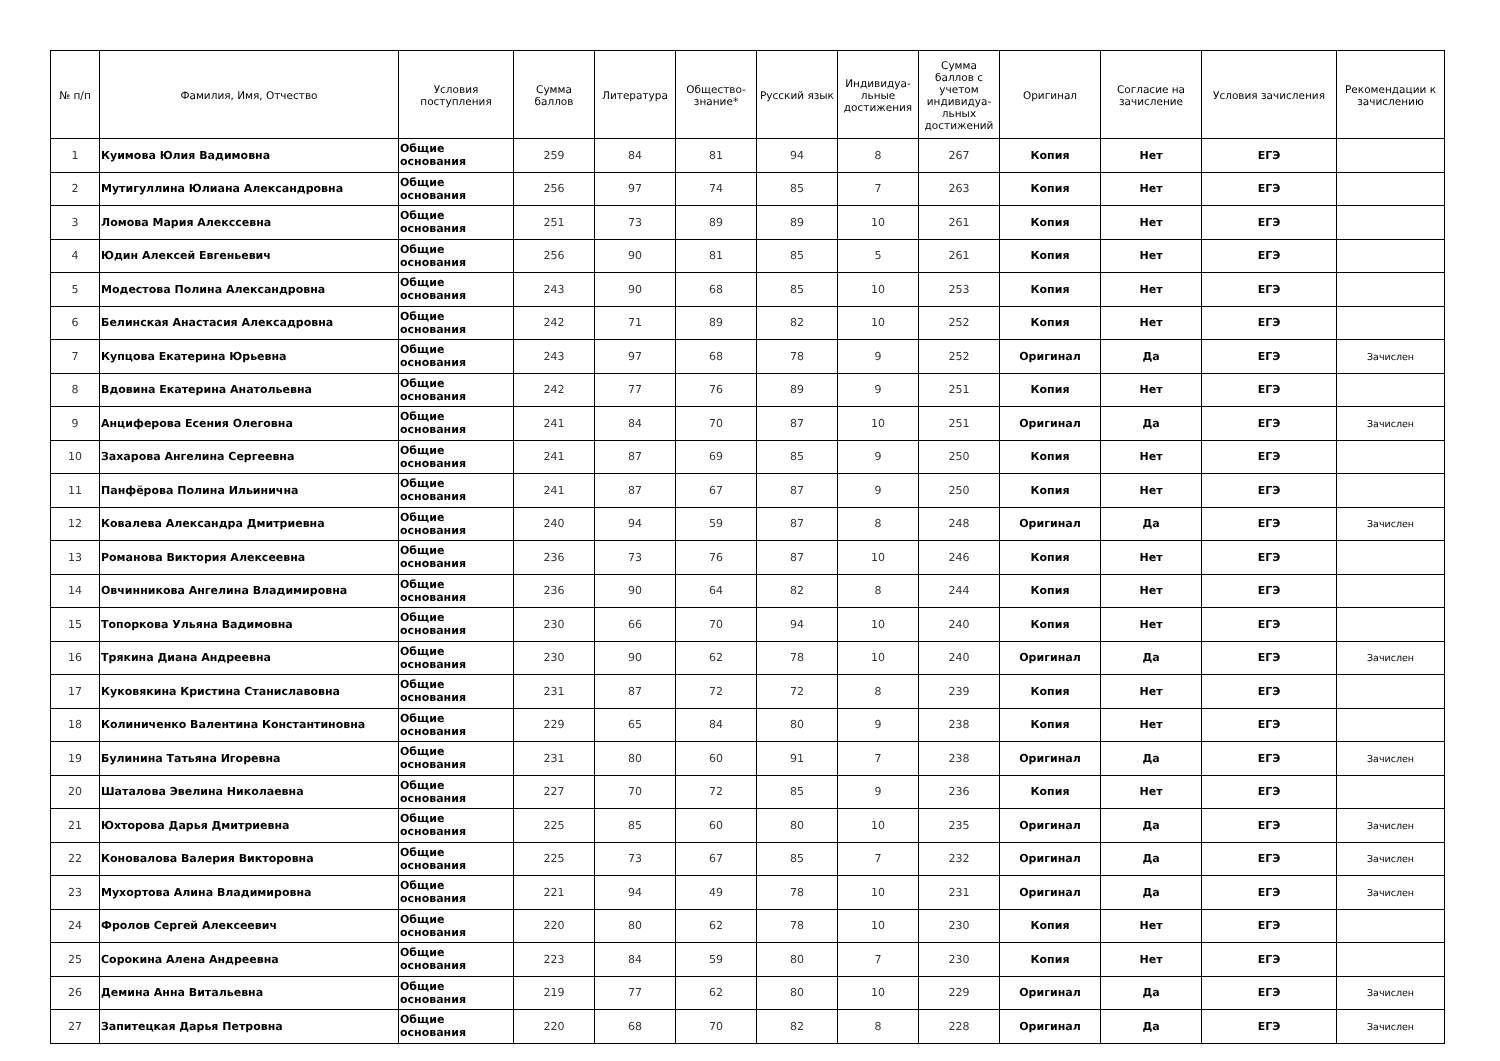| № п/п | Фамилия, Имя, Отчество | Условия поступления | Сумма баллов | Литература | Общество-знание* | Русский язык | Индивидуа-льные достижения | Сумма баллов с учетом индивидуа-льных достижений | Оригинал | Согласие на зачисление | Условия зачисления | Рекомендации к зачислению |
| --- | --- | --- | --- | --- | --- | --- | --- | --- | --- | --- | --- | --- |
| 1 | Куимова Юлия Вадимовна | Общие основания | 259 | 84 | 81 | 94 | 8 | 267 | Копия | Нет | ЕГЭ | |
| 2 | Мутигуллина Юлиана Александровна | Общие основания | 256 | 97 | 74 | 85 | 7 | 263 | Копия | Нет | ЕГЭ | |
| 3 | Ломова Мария Алекссевна | Общие основания | 251 | 73 | 89 | 89 | 10 | 261 | Копия | Нет | ЕГЭ | |
| 4 | Юдин Алексей Евгеньевич | Общие основания | 256 | 90 | 81 | 85 | 5 | 261 | Копия | Нет | ЕГЭ | |
| 5 | Модестова Полина Александровна | Общие основания | 243 | 90 | 68 | 85 | 10 | 253 | Копия | Нет | ЕГЭ | |
| 6 | Белинская Анастасия Алексадровна | Общие основания | 242 | 71 | 89 | 82 | 10 | 252 | Копия | Нет | ЕГЭ | |
| 7 | Купцова Екатерина Юрьевна | Общие основания | 243 | 97 | 68 | 78 | 9 | 252 | Оригинал | Да | ЕГЭ | Зачислен |
| 8 | Вдовина Екатерина Анатольевна | Общие основания | 242 | 77 | 76 | 89 | 9 | 251 | Копия | Нет | ЕГЭ | |
| 9 | Анциферова Есения Олеговна | Общие основания | 241 | 84 | 70 | 87 | 10 | 251 | Оригинал | Да | ЕГЭ | Зачислен |
| 10 | Захарова Ангелина Сергеевна | Общие основания | 241 | 87 | 69 | 85 | 9 | 250 | Копия | Нет | ЕГЭ | |
| 11 | Панфёрова Полина Ильинична | Общие основания | 241 | 87 | 67 | 87 | 9 | 250 | Копия | Нет | ЕГЭ | |
| 12 | Ковалева Александра Дмитриевна | Общие основания | 240 | 94 | 59 | 87 | 8 | 248 | Оригинал | Да | ЕГЭ | Зачислен |
| 13 | Романова Виктория Алексеевна | Общие основания | 236 | 73 | 76 | 87 | 10 | 246 | Копия | Нет | ЕГЭ | |
| 14 | Овчинникова Ангелина Владимировна | Общие основания | 236 | 90 | 64 | 82 | 8 | 244 | Копия | Нет | ЕГЭ | |
| 15 | Топоркова Ульяна Вадимовна | Общие основания | 230 | 66 | 70 | 94 | 10 | 240 | Копия | Нет | ЕГЭ | |
| 16 | Трякина Диана Андреевна | Общие основания | 230 | 90 | 62 | 78 | 10 | 240 | Оригинал | Да | ЕГЭ | Зачислен |
| 17 | Куковякина Кристина Станиславовна | Общие основания | 231 | 87 | 72 | 72 | 8 | 239 | Копия | Нет | ЕГЭ | |
| 18 | Колиниченко Валентина Константиновна | Общие основания | 229 | 65 | 84 | 80 | 9 | 238 | Копия | Нет | ЕГЭ | |
| 19 | Булинина Татьяна Игоревна | Общие основания | 231 | 80 | 60 | 91 | 7 | 238 | Оригинал | Да | ЕГЭ | Зачислен |
| 20 | Шаталова Эвелина Николаевна | Общие основания | 227 | 70 | 72 | 85 | 9 | 236 | Копия | Нет | ЕГЭ | |
| 21 | Юхторова Дарья Дмитриевна | Общие основания | 225 | 85 | 60 | 80 | 10 | 235 | Оригинал | Да | ЕГЭ | Зачислен |
| 22 | Коновалова Валерия Викторовна | Общие основания | 225 | 73 | 67 | 85 | 7 | 232 | Оригинал | Да | ЕГЭ | Зачислен |
| 23 | Мухортова Алина Владимировна | Общие основания | 221 | 94 | 49 | 78 | 10 | 231 | Оригинал | Да | ЕГЭ | Зачислен |
| 24 | Фролов Сергей Алексеевич | Общие основания | 220 | 80 | 62 | 78 | 10 | 230 | Копия | Нет | ЕГЭ | |
| 25 | Сорокина Алена Андреевна | Общие основания | 223 | 84 | 59 | 80 | 7 | 230 | Копия | Нет | ЕГЭ | |
| 26 | Демина Анна Витальевна | Общие основания | 219 | 77 | 62 | 80 | 10 | 229 | Оригинал | Да | ЕГЭ | Зачислен |
| 27 | Запитецкая Дарья Петровна | Общие основания | 220 | 68 | 70 | 82 | 8 | 228 | Оригинал | Да | ЕГЭ | Зачислен |